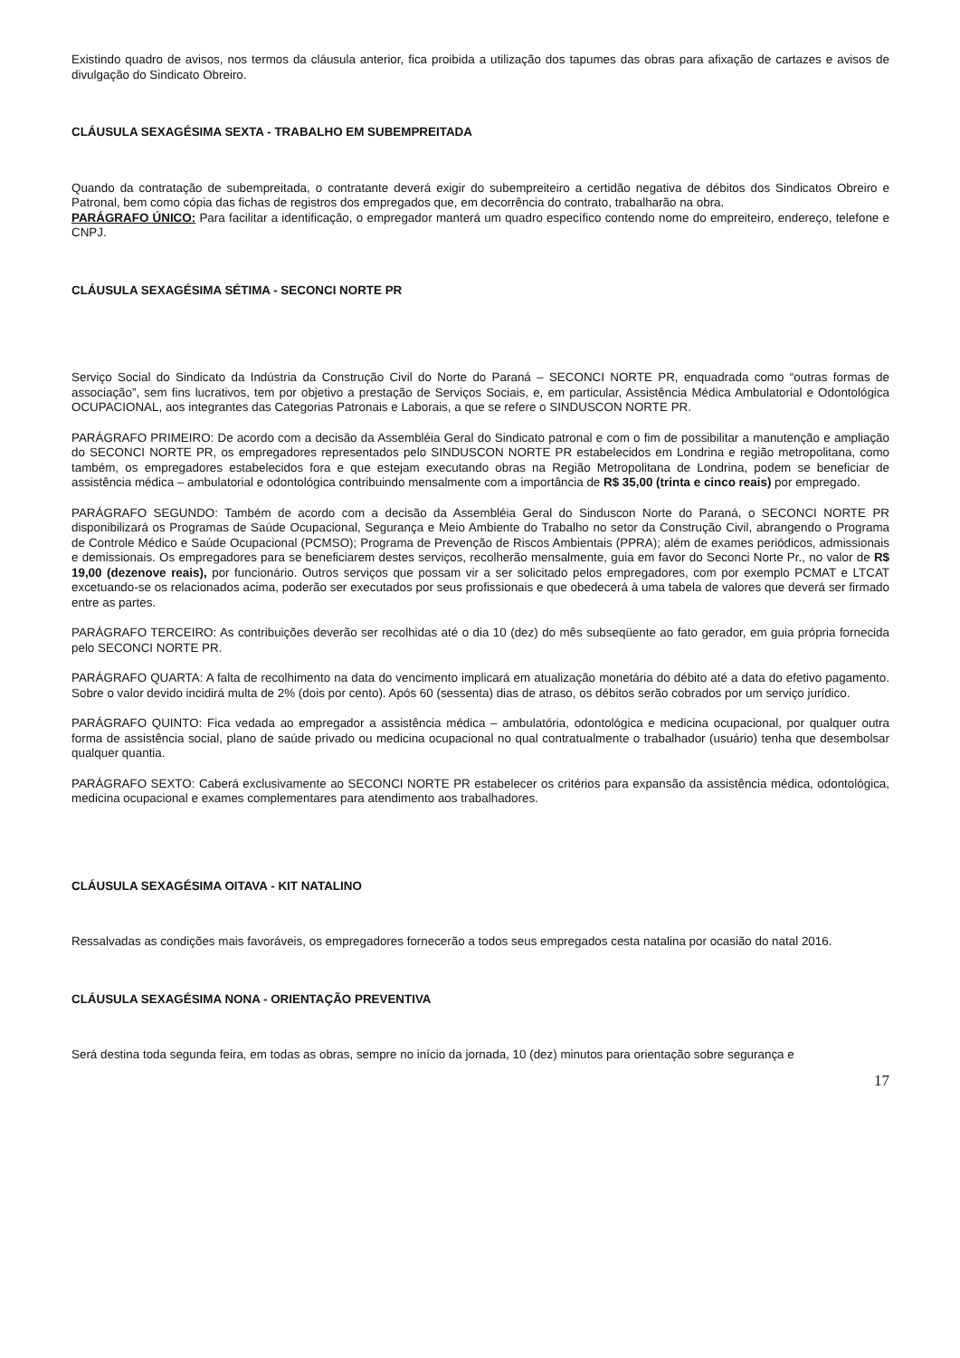Existindo quadro de avisos, nos termos da cláusula anterior, fica proibida a utilização dos tapumes das obras para afixação de cartazes e avisos de divulgação do Sindicato Obreiro.
CLÁUSULA SEXAGÉSIMA SEXTA - TRABALHO EM SUBEMPREITADA
Quando da contratação de subempreitada, o contratante deverá exigir do subempreiteiro a certidão negativa de débitos dos Sindicatos Obreiro e Patronal, bem como cópia das fichas de registros dos empregados que, em decorrência do contrato, trabalharão na obra.
PARÁGRAFO ÚNICO: Para facilitar a identificação, o empregador manterá um quadro específico contendo nome do empreiteiro, endereço, telefone e CNPJ.
CLÁUSULA SEXAGÉSIMA SÉTIMA - SECONCI NORTE PR
Serviço Social do Sindicato da Indústria da Construção Civil do Norte do Paraná – SECONCI NORTE PR, enquadrada como “outras formas de associação”, sem fins lucrativos, tem por objetivo a prestação de Serviços Sociais, e, em particular, Assistência Médica Ambulatorial e Odontológica OCUPACIONAL, aos integrantes das Categorias Patronais e Laborais, a que se refere o SINDUSCON NORTE PR.
PARÁGRAFO PRIMEIRO: De acordo com a decisão da Assembléia Geral do Sindicato patronal e com o fim de possibilitar a manutenção e ampliação do SECONCI NORTE PR, os empregadores representados pelo SINDUSCON NORTE PR estabelecidos em Londrina e região metropolitana, como também, os empregadores estabelecidos fora e que estejam executando obras na Região Metropolitana de Londrina, podem se beneficiar de assistência médica – ambulatorial e odontológica contribuindo mensalmente com a importância de R$ 35,00 (trinta e cinco reais) por empregado.
PARÁGRAFO SEGUNDO: Também de acordo com a decisão da Assembléia Geral do Sinduscon Norte do Paraná, o SECONCI NORTE PR disponibilizará os Programas de Saúde Ocupacional, Segurança e Meio Ambiente do Trabalho no setor da Construção Civil, abrangendo o Programa de Controle Médico e Saúde Ocupacional (PCMSO); Programa de Prevenção de Riscos Ambientais (PPRA); além de exames periódicos, admissionais e demissionais. Os empregadores para se beneficiarem destes serviços, recolherão mensalmente, guia em favor do Seconci Norte Pr., no valor de R$ 19,00 (dezenove reais), por funcionário. Outros serviços que possam vir a ser solicitado pelos empregadores, com por exemplo PCMAT e LTCAT excetuando-se os relacionados acima, poderão ser executados por seus profissionais e que obedecerá à uma tabela de valores que deverá ser firmado entre as partes.
PARÁGRAFO TERCEIRO: As contribuições deverão ser recolhidas até o dia 10 (dez) do mês subseqüente ao fato gerador, em guia própria fornecida pelo SECONCI NORTE PR.
PARÁGRAFO QUARTA: A falta de recolhimento na data do vencimento implicará em atualização monetária do débito até a data do efetivo pagamento. Sobre o valor devido incidirá multa de 2% (dois por cento). Após 60 (sessenta) dias de atraso, os débitos serão cobrados por um serviço jurídico.
PARÁGRAFO QUINTO: Fica vedada ao empregador a assistência médica – ambulatória, odontológica e medicina ocupacional, por qualquer outra forma de assistência social, plano de saúde privado ou medicina ocupacional no qual contratualmente o trabalhador (usuário) tenha que desembolsar qualquer quantia.
PARÁGRAFO SEXTO: Caberá exclusivamente ao SECONCI NORTE PR estabelecer os critérios para expansão da assistência médica, odontológica, medicina ocupacional e exames complementares para atendimento aos trabalhadores.
CLÁUSULA SEXAGÉSIMA OITAVA - KIT NATALINO
Ressalvadas as condições mais favoráveis, os empregadores fornecerão a todos seus empregados cesta natalina por ocasião do natal 2016.
CLÁUSULA SEXAGÉSIMA NONA - ORIENTAÇÃO PREVENTIVA
Será destina toda segunda feira, em todas as obras, sempre no início da jornada, 10 (dez) minutos para orientação sobre segurança e
17